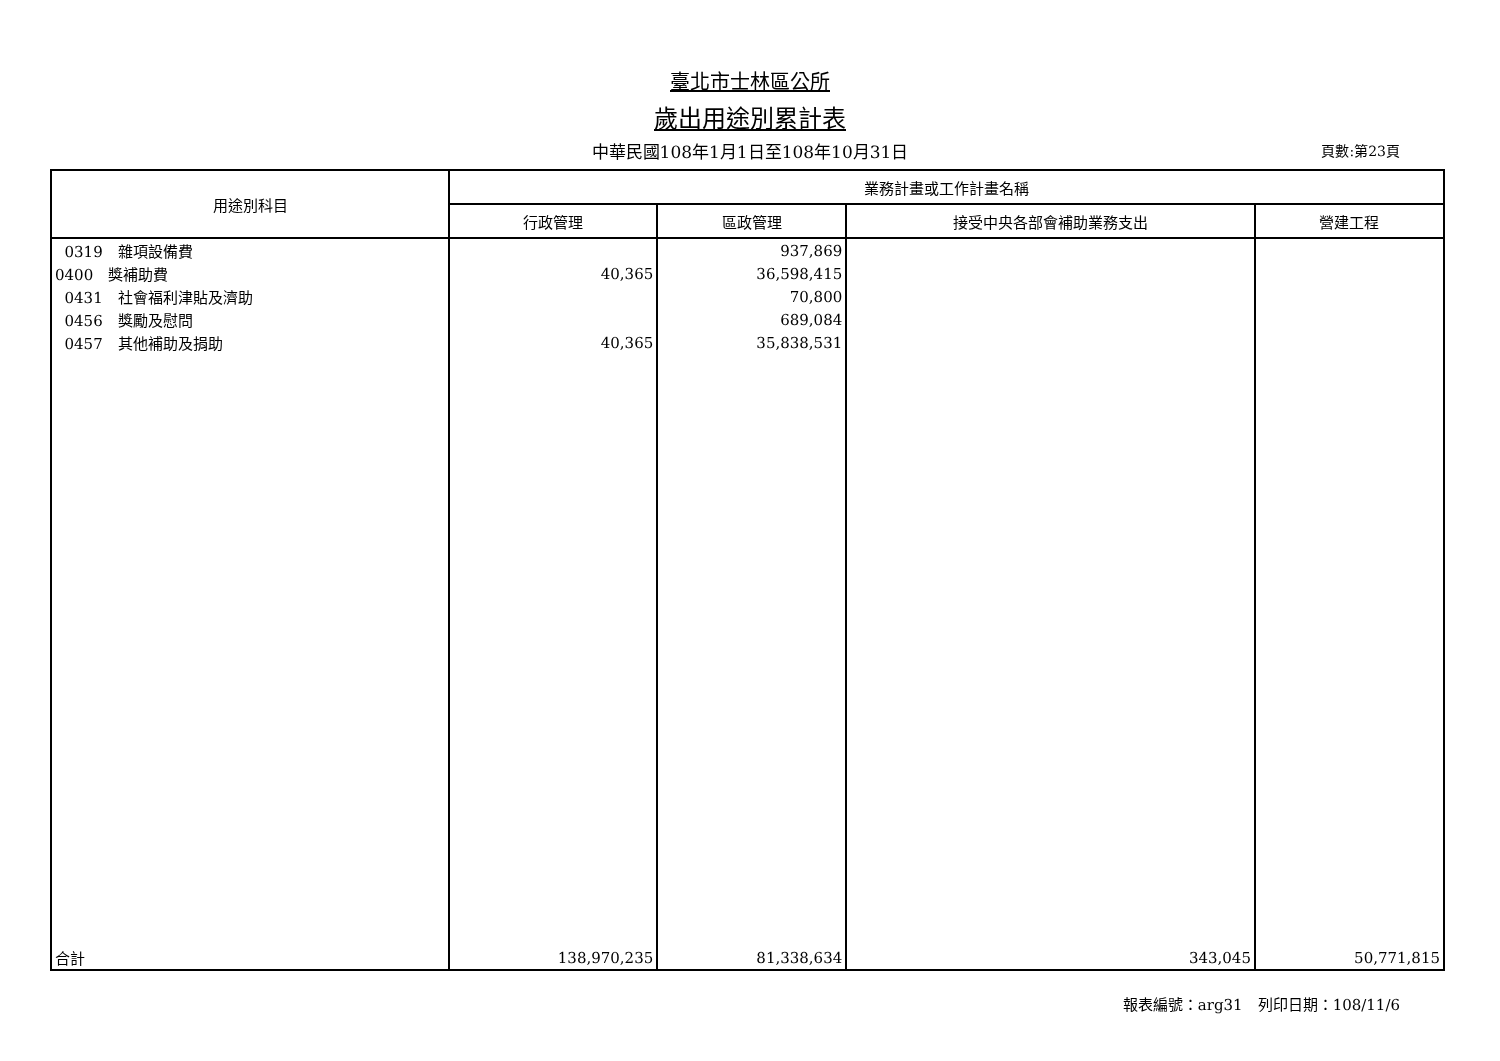臺北市士林區公所
歲出用途別累計表
中華民國108年1月1日至108年10月31日 頁數:第23頁
| 用途別科目 | 業務計畫或工作計畫名稱 | | | |
| --- | --- | --- | --- | --- |
| | 行政管理 | 區政管理 | 接受中央各部會補助業務支出 | 營建工程 |
| 0319 雜項設備費 | | 937,869 | | |
| 0400 獎補助費 | 40,365 | 36,598,415 | | |
| 0431 社會福利津貼及濟助 | | 70,800 | | |
| 0456 獎勵及慰問 | | 689,084 | | |
| 0457 其他補助及捐助 | 40,365 | 35,838,531 | | |
| 合計 | 138,970,235 | 81,338,634 | 343,045 | 50,771,815 |
報表編號：arg31　列印日期：108/11/6